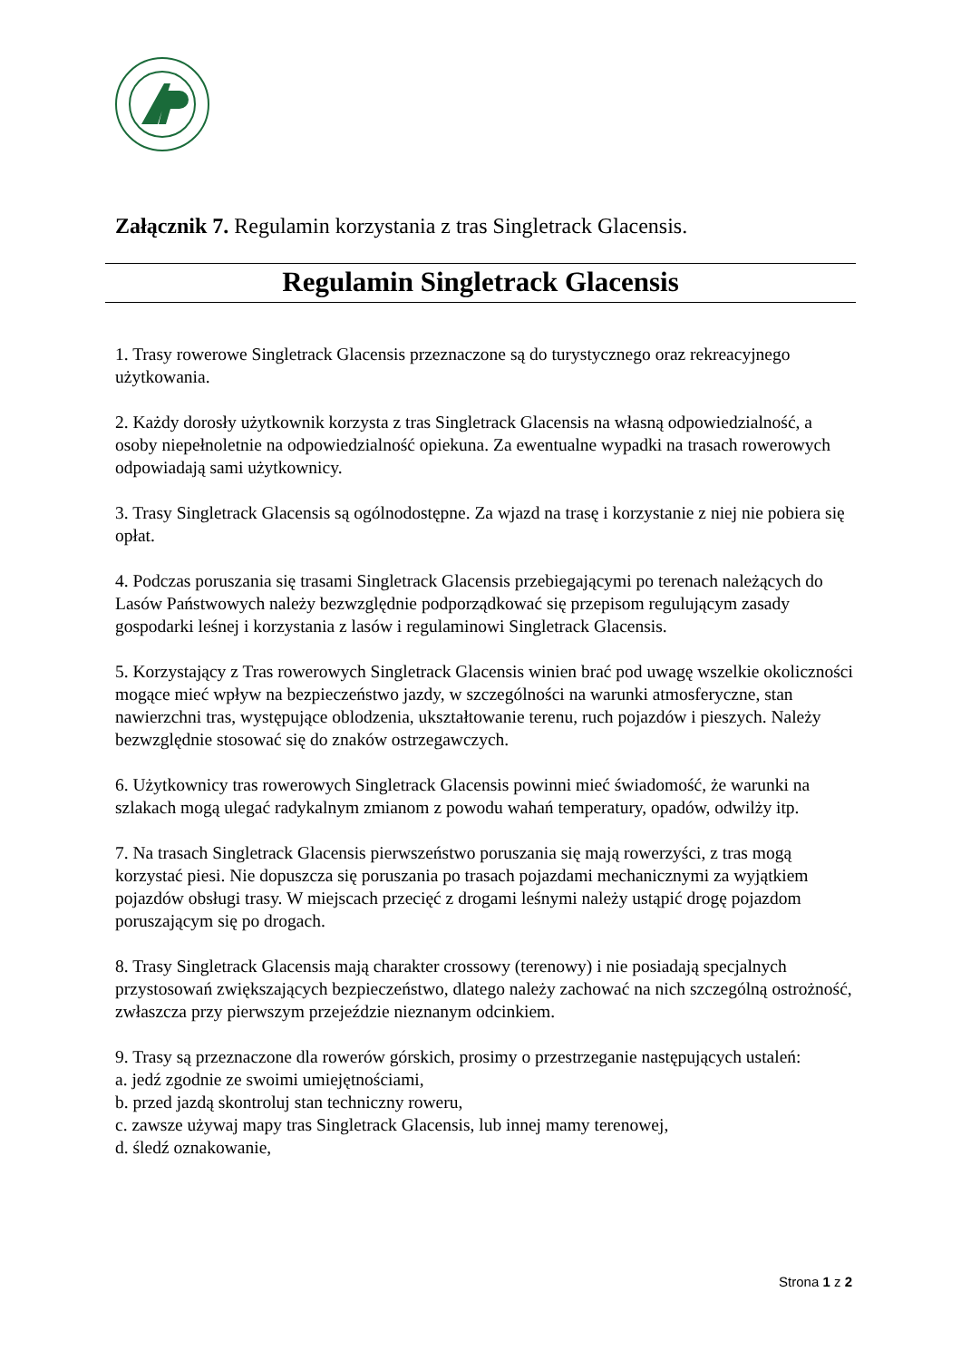Załącznik 7. Regulamin korzystania z tras Singletrack Glacensis.
Regulamin Singletrack Glacensis
1. Trasy rowerowe Singletrack Glacensis przeznaczone są do turystycznego oraz rekreacyjnego użytkowania.
2. Każdy dorosły użytkownik korzysta z tras Singletrack Glacensis na własną odpowiedzialność, a osoby niepełnoletnie na odpowiedzialność opiekuna. Za ewentualne wypadki na trasach rowerowych odpowiadają sami użytkownicy.
3. Trasy Singletrack Glacensis są ogólnodostępne. Za wjazd na trasę i korzystanie z niej nie pobiera się opłat.
4. Podczas poruszania się trasami Singletrack Glacensis przebiegającymi po terenach należących do Lasów Państwowych należy bezwzględnie podporządkować się przepisom regulującym zasady gospodarki leśnej i korzystania z lasów i regulaminowi Singletrack Glacensis.
5. Korzystający z Tras rowerowych Singletrack Glacensis winien brać pod uwagę wszelkie okoliczności mogące mieć wpływ na bezpieczeństwo jazdy, w szczególności na warunki atmosferyczne, stan nawierzchni tras, występujące oblodzenia, ukształtowanie terenu, ruch pojazdów i pieszych. Należy bezwzględnie stosować się do znaków ostrzegawczych.
6. Użytkownicy tras rowerowych Singletrack Glacensis powinni mieć świadomość, że warunki na szlakach mogą ulegać radykalnym zmianom z powodu wahań temperatury, opadów, odwilży itp.
7. Na trasach Singletrack Glacensis pierwszeństwo poruszania się mają rowerzyści, z tras mogą korzystać piesi. Nie dopuszcza się poruszania po trasach pojazdami mechanicznymi za wyjątkiem pojazdów obsługi trasy. W miejscach przecięć z drogami leśnymi należy ustąpić drogę pojazdom poruszającym się po drogach.
8. Trasy Singletrack Glacensis mają charakter crossowy (terenowy) i nie posiadają specjalnych przystosowań zwiększających bezpieczeństwo, dlatego należy zachować na nich szczególną ostrożność, zwłaszcza przy pierwszym przejeździe nieznanym odcinkiem.
9. Trasy są przeznaczone dla rowerów górskich, prosimy o przestrzeganie następujących ustaleń:
a. jedź zgodnie ze swoimi umiejętnościami,
b. przed jazdą skontroluj stan techniczny roweru,
c. zawsze używaj mapy tras Singletrack Glacensis, lub innej mamy terenowej,
d. śledź oznakowanie,
Strona 1 z 2